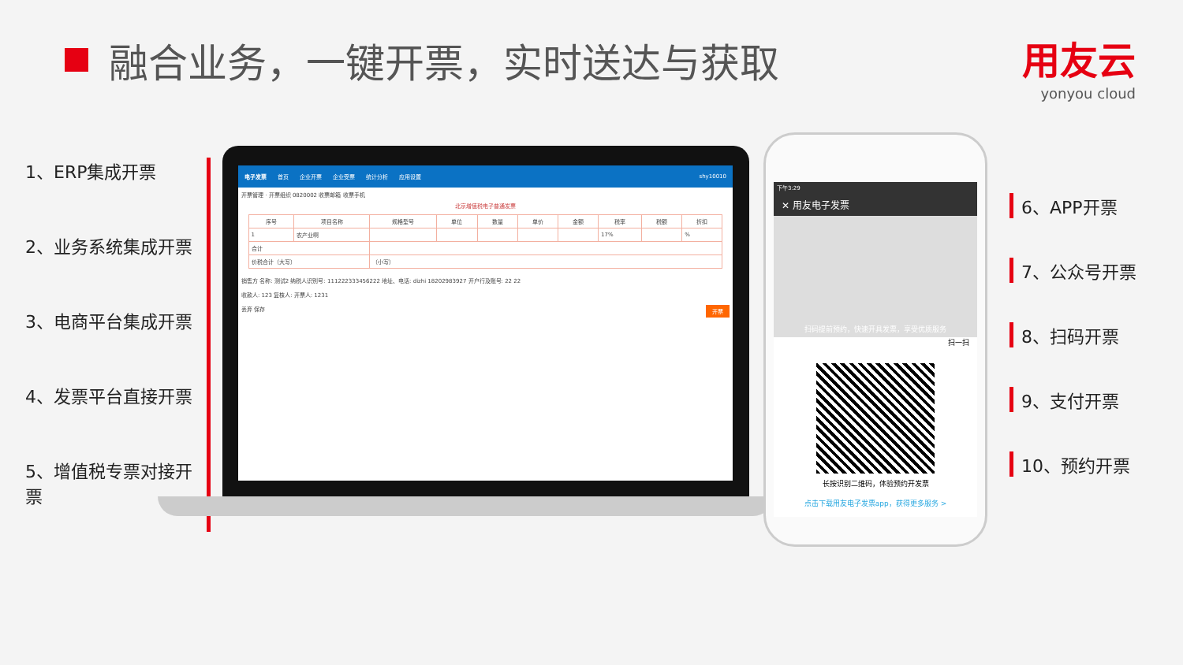融合业务，一键开票，实时送达与获取 用友云
yonyou cloud
1、ERP集成开票
2、业务系统集成开票
3、电商平台集成开票
4、发票平台直接开票
5、增值税专票对接开票
电子发票 首页 企业开票 企业受票 统计分析 应用设置 shy10010
开票管理 · 开票组织 0820002 收票邮箱 收票手机
北京增值税电子普通发票
| 序号 | 项目名称 | 规格型号 | 单位 | 数量 | 单价 | 金额 | 税率 | 税额 | 折扣 |
| --- | --- | --- | --- | --- | --- | --- | --- | --- | --- |
| 1 | 农产业啊 | | | | | | 17% | | % |
| 合计 | | | | | | | | | |
| 价税合计（大写） | | （小写） | | | | | | | |
销售方 名称: 测试2 纳税人识别号: 111222333456222 地址、电话: dizhi 18202983927 开户行及账号: 22 22
收款人: 123 复核人: 开票人: 1231
丢弃 保存 开票
下午3:29
✕ 用友电子发票
扫码提前预约，快速开具发票，享受优质服务
扫一扫
长按识别二维码，体验预约开发票
点击下载用友电子发票app，获得更多服务 >
6、APP开票
7、公众号开票
8、扫码开票
9、支付开票
10、预约开票